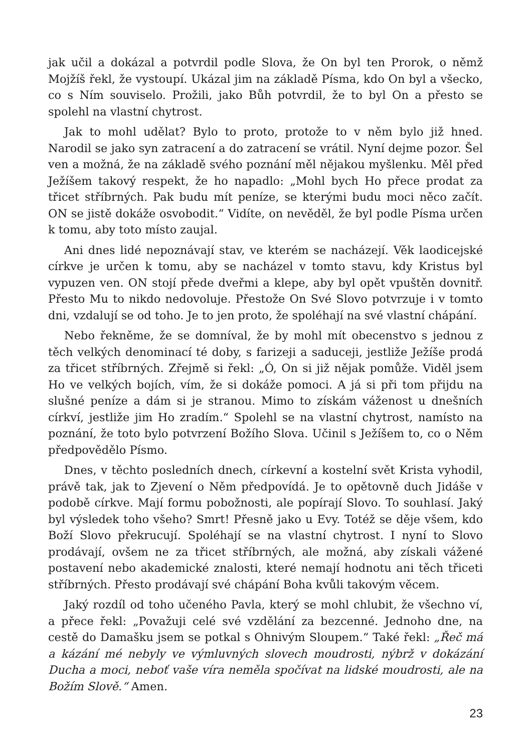jak učil a dokázal a potvrdil podle Slova, že On byl ten Prorok, o němž Mojžíš řekl, že vystoupí. Ukázal jim na základě Písma, kdo On byl a všecko, co s Ním souviselo. Prožili, jako Bůh potvrdil, že to byl On a přesto se spolehl na vlastní chytrost.
Jak to mohl udělat? Bylo to proto, protože to v něm bylo již hned. Narodil se jako syn zatracení a do zatracení se vrátil. Nyní dejme pozor. Šel ven a možná, že na základě svého poznání měl nějakou myšlenku. Měl před Ježíšem takový respekt, že ho napadlo: „Mohl bych Ho přece prodat za třicet stříbrných. Pak budu mít peníze, se kterými budu moci něco začít. ON se jistě dokáže osvobodit.“ Vidíte, on nevěděl, že byl podle Písma určen k tomu, aby toto místo zaujal.
Ani dnes lidé nepoznávají stav, ve kterém se nacházejí. Věk laodicejské církve je určen k tomu, aby se nacházel v tomto stavu, kdy Kristus byl vypuzen ven. ON stojí přede dveřmi a klepe, aby byl opět vpuštěn dovnitř. Přesto Mu to nikdo nedovoluje. Přestože On Své Slovo potvrzuje i v tomto dni, vzdalují se od toho. Je to jen proto, že spoléhají na své vlastní chápání.
Nebo řekněme, že se domníval, že by mohl mít obecenstvo s jednou z těch velkých denominací té doby, s farizeji a saduceji, jestliže Ježíše prodá za třicet stříbrných. Zřejmě si řekl: „Ó, On si již nějak pomůže. Viděl jsem Ho ve velkých bojích, vím, že si dokáže pomoci. A já si při tom přijdu na slušné peníze a dám si je stranou. Mimo to získám váženost u dnešních církví, jestliže jim Ho zradím.“ Spolehl se na vlastní chytrost, namísto na poznání, že toto bylo potvrzení Božího Slova. Učinil s Ježíšem to, co o Něm předpovědělo Písmo.
Dnes, v těchto posledních dnech, církevní a kostelní svět Krista vyhodil, právě tak, jak to Zjevení o Něm předpovídá. Je to opětovně duch Jidáše v podobě církve. Mají formu pobožnosti, ale popírají Slovo. To souhlasí. Jaký byl výsledek toho všeho? Smrt! Přesně jako u Evy. Totéž se děje všem, kdo Boží Slovo překrucují. Spoléhají se na vlastní chytrost. I nyní to Slovo prodávají, ovšem ne za třicet stříbrných, ale možná, aby získali vážené postavení nebo akademické znalosti, které nemají hodnotu ani těch třiceti stříbrných. Přesto prodávají své chápání Boha kvůli takovým věcem.
Jaký rozdíl od toho učeného Pavla, který se mohl chlubit, že všechno ví, a přece řekl: „Považuji celé své vzdělání za bezcenné. Jednoho dne, na cestě do Damašku jsem se potkal s Ohnivým Sloupem.“ Také řekl: „Řeč má a kázání mé nebyly ve výmluvných slovech moudrosti, nýbrž v dokázání Ducha a moci, neboť vaše víra neměla spočívat na lidské moudrosti, ale na Božím Slově.“ Amen.
23